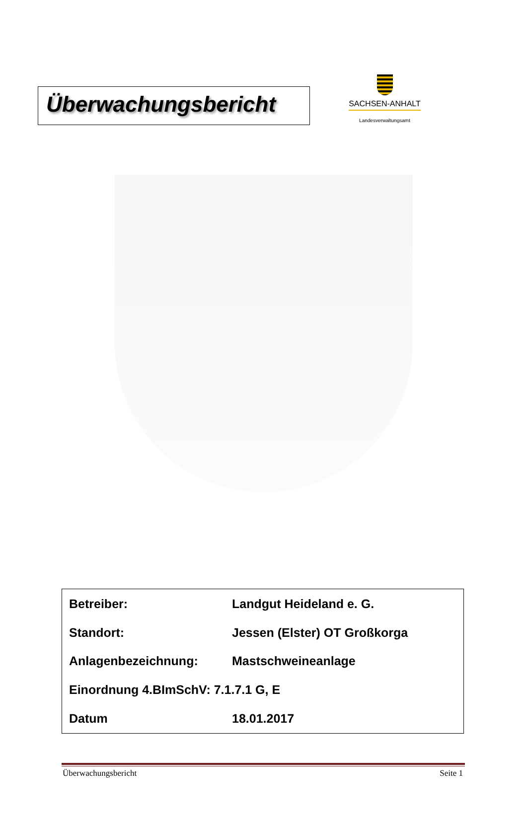Überwachungsbericht
SACHSEN-ANHALT
Landesverwaltungsamt
| Betreiber: | Landgut Heideland e. G. |
| Standort: | Jessen (Elster) OT Großkorga |
| Anlagenbezeichnung: | Mastschweineanlage |
| Einordnung 4.BImSchV: 7.1.7.1 G, E | |
| Datum | 18.01.2017 |
Überwachungsbericht Seite 1